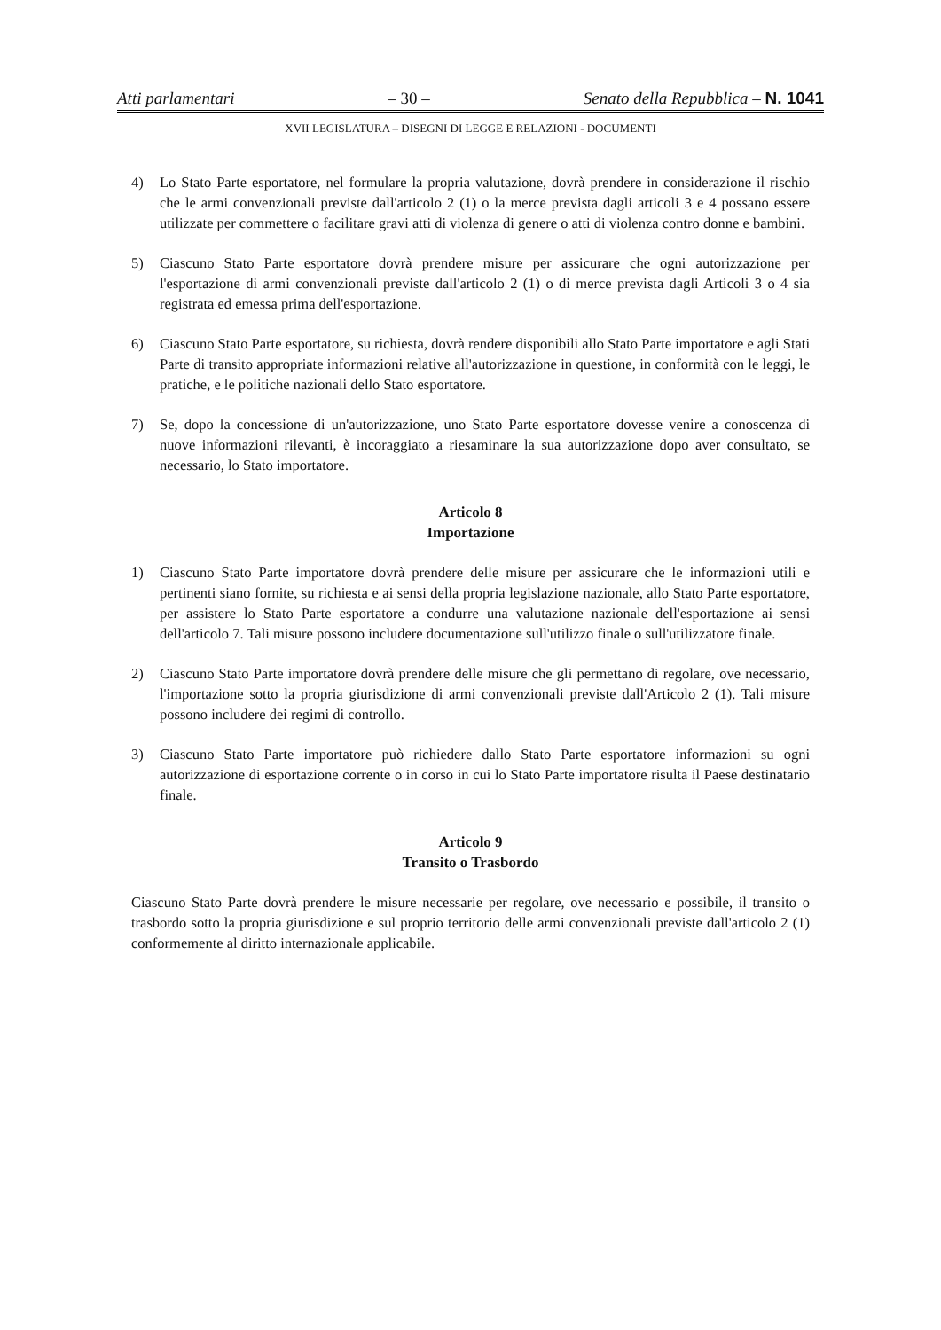Atti parlamentari – 30 – Senato della Repubblica – N. 1041
XVII LEGISLATURA – DISEGNI DI LEGGE E RELAZIONI - DOCUMENTI
4) Lo Stato Parte esportatore, nel formulare la propria valutazione, dovrà prendere in considerazione il rischio che le armi convenzionali previste dall'articolo 2 (1) o la merce prevista dagli articoli 3 e 4 possano essere utilizzate per commettere o facilitare gravi atti di violenza di genere o atti di violenza contro donne e bambini.
5) Ciascuno Stato Parte esportatore dovrà prendere misure per assicurare che ogni autorizzazione per l'esportazione di armi convenzionali previste dall'articolo 2 (1) o di merce prevista dagli Articoli 3 o 4 sia registrata ed emessa prima dell'esportazione.
6) Ciascuno Stato Parte esportatore, su richiesta, dovrà rendere disponibili allo Stato Parte importatore e agli Stati Parte di transito appropriate informazioni relative all'autorizzazione in questione, in conformità con le leggi, le pratiche, e le politiche nazionali dello Stato esportatore.
7) Se, dopo la concessione di un'autorizzazione, uno Stato Parte esportatore dovesse venire a conoscenza di nuove informazioni rilevanti, è incoraggiato a riesaminare la sua autorizzazione dopo aver consultato, se necessario, lo Stato importatore.
Articolo 8
Importazione
1) Ciascuno Stato Parte importatore dovrà prendere delle misure per assicurare che le informazioni utili e pertinenti siano fornite, su richiesta e ai sensi della propria legislazione nazionale, allo Stato Parte esportatore, per assistere lo Stato Parte esportatore a condurre una valutazione nazionale dell'esportazione ai sensi dell'articolo 7. Tali misure possono includere documentazione sull'utilizzo finale o sull'utilizzatore finale.
2) Ciascuno Stato Parte importatore dovrà prendere delle misure che gli permettano di regolare, ove necessario, l'importazione sotto la propria giurisdizione di armi convenzionali previste dall'Articolo 2 (1). Tali misure possono includere dei regimi di controllo.
3) Ciascuno Stato Parte importatore può richiedere dallo Stato Parte esportatore informazioni su ogni autorizzazione di esportazione corrente o in corso in cui lo Stato Parte importatore risulta il Paese destinatario finale.
Articolo 9
Transito o Trasbordo
Ciascuno Stato Parte dovrà prendere le misure necessarie per regolare, ove necessario e possibile, il transito o trasbordo sotto la propria giurisdizione e sul proprio territorio delle armi convenzionali previste dall'articolo 2 (1) conformemente al diritto internazionale applicabile.